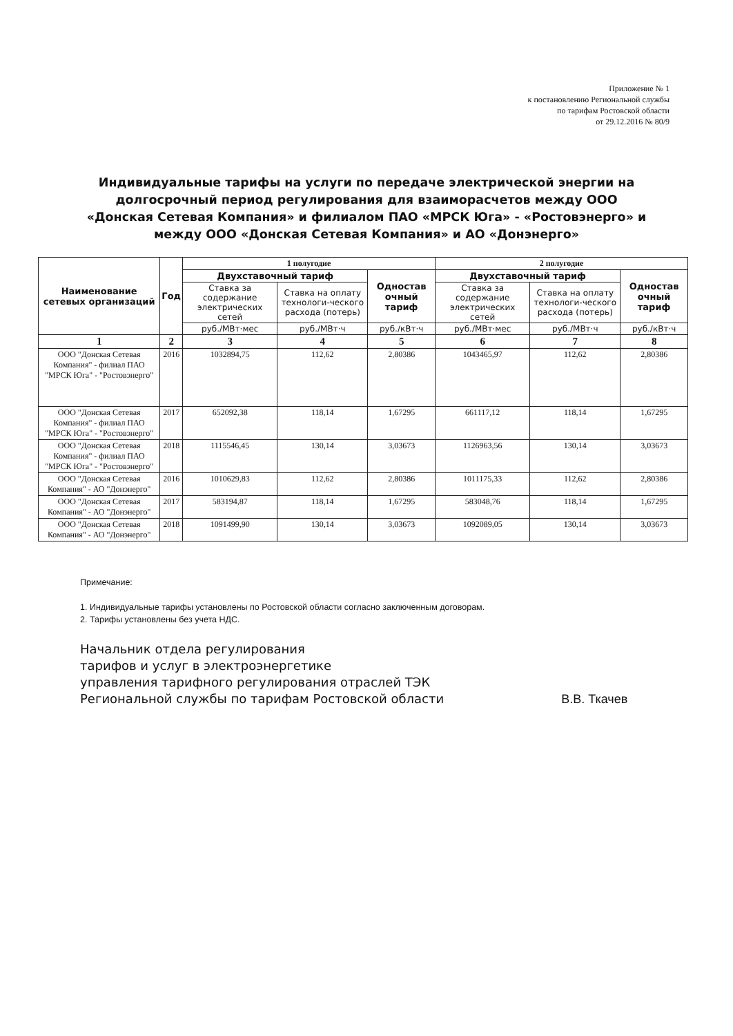Приложение № 1
к постановлению Региональной службы
по тарифам Ростовской области
от 29.12.2016 № 80/9
Индивидуальные тарифы на услуги по передаче электрической энергии на долгосрочный период регулирования для взаиморасчетов между ООО «Донская Сетевая Компания» и филиалом ПАО «МРСК Юга» - «Ростовэнерго» и между ООО «Донская Сетевая Компания» и АО «Донэнерго»
| Наименование сетевых организаций | Год | 1 полугодие | | | 2 полугодие | | |
| --- | --- | --- | --- | --- | --- | --- | --- |
| | | Двухставочный тариф | | Одностав очный тариф | Двухставочный тариф | | Одностав очный тариф |
| | | Ставка за содержание электрических сетей | Ставка на оплату технологи-ческого расхода (потерь) | | Ставка за содержание электрических сетей | Ставка на оплату технологи-ческого расхода (потерь) | |
| | | руб./МВт·мес | руб./МВт·ч | руб./кВт·ч | руб./МВт·мес | руб./МВт·ч | руб./кВт·ч |
| 1 | 2 | 3 | 4 | 5 | 6 | 7 | 8 |
| ООО "Донская Сетевая Компания" - филиал ПАО "МРСК Юга" - "Ростовэнерго" | 2016 | 1032894,75 | 112,62 | 2,80386 | 1043465,97 | 112,62 | 2,80386 |
| ООО "Донская Сетевая Компания" - филиал ПАО "МРСК Юга" - "Ростовэнерго" | 2017 | 652092,38 | 118,14 | 1,67295 | 661117,12 | 118,14 | 1,67295 |
| ООО "Донская Сетевая Компания" - филиал ПАО "МРСК Юга" - "Ростовэнерго" | 2018 | 1115546,45 | 130,14 | 3,03673 | 1126963,56 | 130,14 | 3,03673 |
| ООО "Донская Сетевая Компания" - АО "Донэнерго" | 2016 | 1010629,83 | 112,62 | 2,80386 | 1011175,33 | 112,62 | 2,80386 |
| ООО "Донская Сетевая Компания" - АО "Донэнерго" | 2017 | 583194,87 | 118,14 | 1,67295 | 583048,76 | 118,14 | 1,67295 |
| ООО "Донская Сетевая Компания" - АО "Донэнерго" | 2018 | 1091499,90 | 130,14 | 3,03673 | 1092089,05 | 130,14 | 3,03673 |
Примечание:
1. Индивидуальные тарифы установлены по Ростовской области согласно заключенным договорам.
2. Тарифы установлены без учета НДС.
Начальник отдела регулирования
тарифов и услуг в электроэнергетике
управления тарифного регулирования отраслей ТЭК
Региональной службы по тарифам Ростовской области
В.В. Ткачев